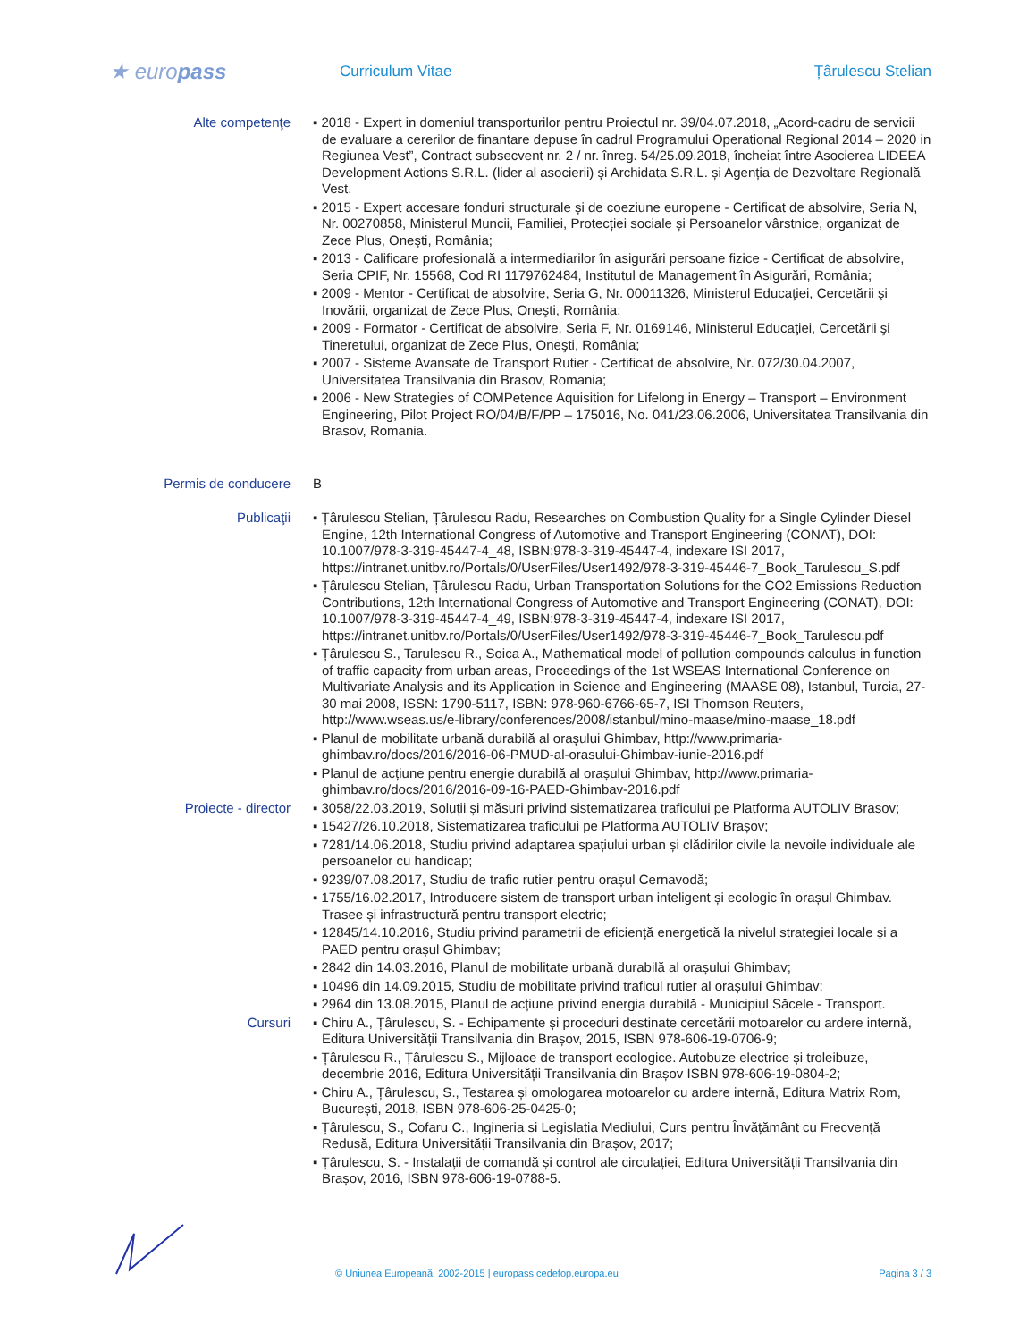★ europass
Curriculum Vitae Țârulescu Stelian
Alte competenţe
▪ 2018 - Expert in domeniul transporturilor pentru Proiectul nr. 39/04.07.2018, „Acord-cadru de servicii de evaluare a cererilor de finantare depuse în cadrul Programului Operational Regional 2014 – 2020 in Regiunea Vest”, Contract subsecvent nr. 2 / nr. înreg. 54/25.09.2018, încheiat între Asocierea LIDEEA Development Actions S.R.L. (lider al asocierii) și Archidata S.R.L. și Agenția de Dezvoltare Regională Vest.
▪ 2015 - Expert accesare fonduri structurale și de coeziune europene - Certificat de absolvire, Seria N, Nr. 00270858, Ministerul Muncii, Familiei, Protecției sociale și Persoanelor vârstnice, organizat de Zece Plus, Oneşti, România;
▪ 2013 - Calificare profesională a intermediarilor în asigurări persoane fizice - Certificat de absolvire, Seria CPIF, Nr. 15568, Cod RI 1179762484, Institutul de Management în Asigurări, România;
▪ 2009 - Mentor - Certificat de absolvire, Seria G, Nr. 00011326, Ministerul Educaţiei, Cercetării şi Inovării, organizat de Zece Plus, Oneşti, România;
▪ 2009 - Formator - Certificat de absolvire, Seria F, Nr. 0169146, Ministerul Educaţiei, Cercetării şi Tineretului, organizat de Zece Plus, Oneşti, România;
▪ 2007 - Sisteme Avansate de Transport Rutier - Certificat de absolvire, Nr. 072/30.04.2007, Universitatea Transilvania din Brasov, Romania;
▪ 2006 - New Strategies of COMPetence Aquisition for Lifelong in Energy – Transport – Environment Engineering, Pilot Project RO/04/B/F/PP – 175016, No. 041/23.06.2006, Universitatea Transilvania din Brasov, Romania.
Permis de conducere
B
Publicaţii
▪ Țârulescu Stelian, Țârulescu Radu, Researches on Combustion Quality for a Single Cylinder Diesel Engine, 12th International Congress of Automotive and Transport Engineering (CONAT), DOI: 10.1007/978-3-319-45447-4_48, ISBN:978-3-319-45447-4, indexare ISI 2017, https://intranet.unitbv.ro/Portals/0/UserFiles/User1492/978-3-319-45446-7_Book_Tarulescu_S.pdf
▪ Țârulescu Stelian, Țârulescu Radu, Urban Transportation Solutions for the CO2 Emissions Reduction Contributions, 12th International Congress of Automotive and Transport Engineering (CONAT), DOI: 10.1007/978-3-319-45447-4_49, ISBN:978-3-319-45447-4, indexare ISI 2017, https://intranet.unitbv.ro/Portals/0/UserFiles/User1492/978-3-319-45446-7_Book_Tarulescu.pdf
▪ Țârulescu S., Tarulescu R., Soica A., Mathematical model of pollution compounds calculus in function of traffic capacity from urban areas, Proceedings of the 1st WSEAS International Conference on Multivariate Analysis and its Application in Science and Engineering (MAASE 08), Istanbul, Turcia, 27-30 mai 2008, ISSN: 1790-5117, ISBN: 978-960-6766-65-7, ISI Thomson Reuters, http://www.wseas.us/e-library/conferences/2008/istanbul/mino-maase/mino-maase_18.pdf
▪ Planul de mobilitate urbană durabilă al orașului Ghimbav, http://www.primaria-ghimbav.ro/docs/2016/2016-06-PMUD-al-orasului-Ghimbav-iunie-2016.pdf
▪ Planul de acțiune pentru energie durabilă al orașului Ghimbav, http://www.primaria-ghimbav.ro/docs/2016/2016-09-16-PAED-Ghimbav-2016.pdf
Proiecte - director
▪ 3058/22.03.2019, Soluții și măsuri privind sistematizarea traficului pe Platforma AUTOLIV Brasov;
▪ 15427/26.10.2018, Sistematizarea traficului pe Platforma AUTOLIV Brașov;
▪ 7281/14.06.2018, Studiu privind adaptarea spațiului urban și clădirilor civile la nevoile individuale ale persoanelor cu handicap;
▪ 9239/07.08.2017, Studiu de trafic rutier pentru orașul Cernavodă;
▪ 1755/16.02.2017, Introducere sistem de transport urban inteligent și ecologic în orașul Ghimbav. Trasee și infrastructură pentru transport electric;
▪ 12845/14.10.2016, Studiu privind parametrii de eficiență energetică la nivelul strategiei locale și a PAED pentru orașul Ghimbav;
▪ 2842 din 14.03.2016, Planul de mobilitate urbană durabilă al orașului Ghimbav;
▪ 10496 din 14.09.2015, Studiu de mobilitate privind traficul rutier al orașului Ghimbav;
▪ 2964 din 13.08.2015, Planul de acțiune privind energia durabilă - Municipiul Săcele - Transport.
Cursuri
▪ Chiru A., Țârulescu, S. - Echipamente și proceduri destinate cercetării motoarelor cu ardere internă, Editura Universității Transilvania din Brașov, 2015, ISBN 978-606-19-0706-9;
▪ Țârulescu R., Țârulescu S., Mijloace de transport ecologice. Autobuze electrice și troleibuze, decembrie 2016, Editura Universității Transilvania din Brașov ISBN 978-606-19-0804-2;
▪ Chiru A., Țârulescu, S., Testarea și omologarea motoarelor cu ardere internă, Editura Matrix Rom, București, 2018, ISBN 978-606-25-0425-0;
▪ Țârulescu, S., Cofaru C., Ingineria si Legislatia Mediului, Curs pentru Învățământ cu Frecvență Redusă, Editura Universității Transilvania din Brașov, 2017;
▪ Țârulescu, S. - Instalații de comandă și control ale circulației, Editura Universității Transilvania din Brașov, 2016, ISBN 978-606-19-0788-5.
© Uniunea Europeană, 2002-2015 | europass.cedefop.europa.eu Pagina 3 / 3